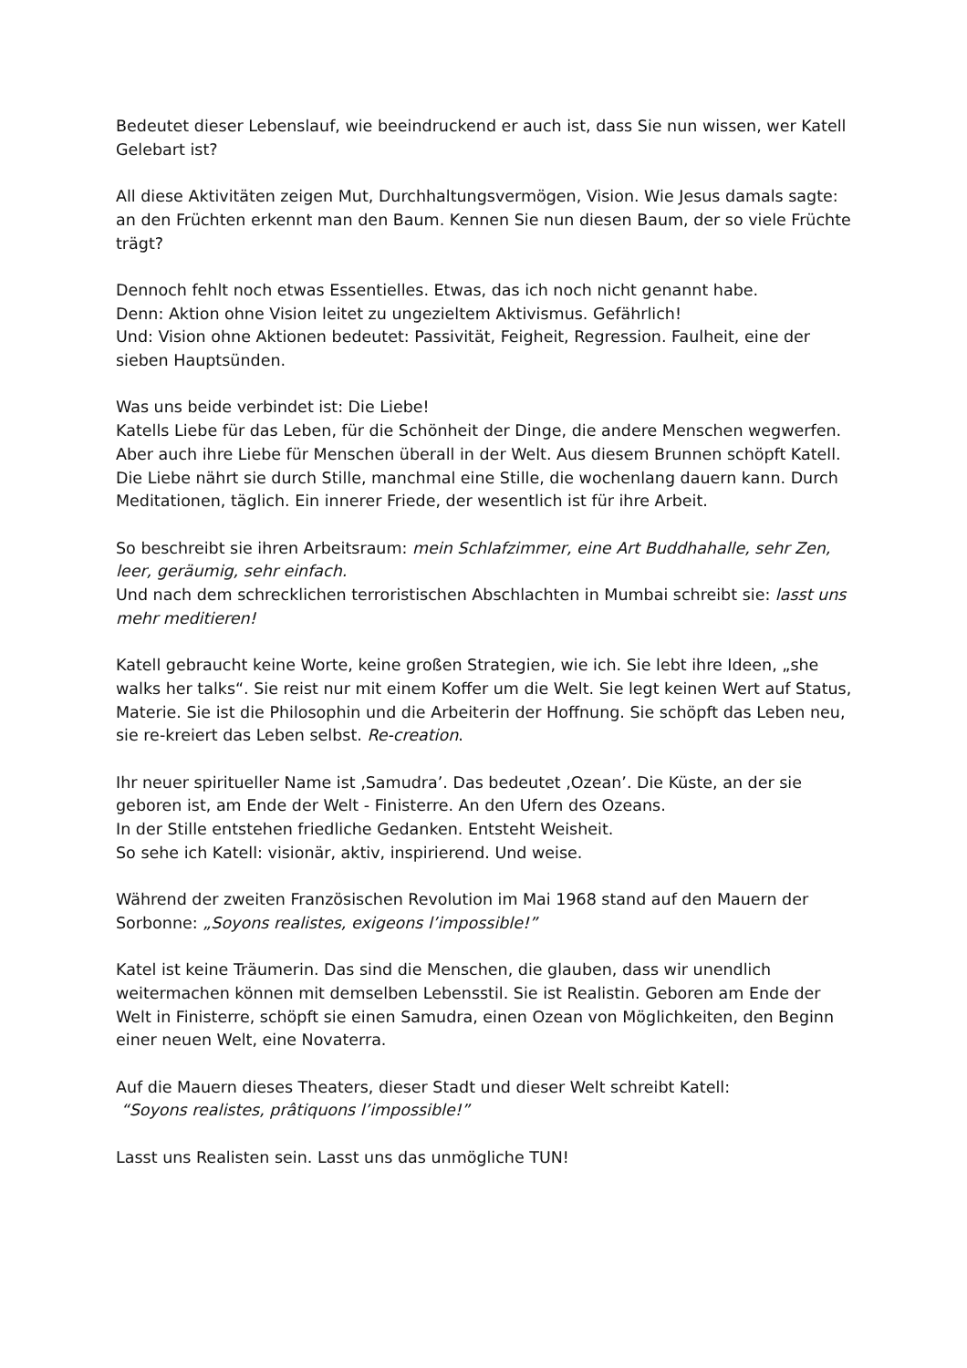Bedeutet dieser Lebenslauf, wie beeindruckend er auch ist, dass Sie nun wissen, wer Katell Gelebart ist?
All diese Aktivitäten zeigen Mut, Durchhaltungsvermögen, Vision. Wie Jesus damals sagte: an den Früchten erkennt man den Baum. Kennen Sie nun diesen Baum, der so viele Früchte trägt?
Dennoch fehlt noch etwas Essentielles. Etwas, das ich noch nicht genannt habe.
Denn: Aktion ohne Vision leitet zu ungezieltem Aktivismus. Gefährlich!
Und: Vision ohne Aktionen bedeutet: Passivität, Feigheit, Regression. Faulheit, eine der sieben Hauptsünden.
Was uns beide verbindet ist: Die Liebe!
Katells Liebe für das Leben, für die Schönheit der Dinge, die andere Menschen wegwerfen. Aber auch ihre Liebe für Menschen überall in der Welt. Aus diesem Brunnen schöpft Katell.
Die Liebe nährt sie durch Stille, manchmal eine Stille, die wochenlang dauern kann. Durch Meditationen, täglich. Ein innerer Friede, der wesentlich ist für ihre Arbeit.
So beschreibt sie ihren Arbeitsraum: mein Schlafzimmer, eine Art Buddhahalle, sehr Zen, leer, geräumig, sehr einfach.
Und nach dem schrecklichen terroristischen Abschlachten in Mumbai schreibt sie: lasst uns mehr meditieren!
Katell gebraucht keine Worte, keine großen Strategien, wie ich. Sie lebt ihre Ideen, „she walks her talks“. Sie reist nur mit einem Koffer um die Welt. Sie legt keinen Wert auf Status, Materie. Sie ist die Philosophin und die Arbeiterin der Hoffnung. Sie schöpft das Leben neu, sie re-kreiert das Leben selbst. Re-creation.
Ihr neuer spiritueller Name ist ‚Samudra’. Das bedeutet ‚Ozean’. Die Küste, an der sie geboren ist, am Ende der Welt - Finisterre. An den Ufern des Ozeans.
In der Stille entstehen friedliche Gedanken. Entsteht Weisheit.
So sehe ich Katell: visionär, aktiv, inspirierend. Und weise.
Während der zweiten Französischen Revolution im Mai 1968 stand auf den Mauern der Sorbonne: „Soyons realistes, exigeons l’impossible!”
Katel ist keine Träumerin. Das sind die Menschen, die glauben, dass wir unendlich weitermachen können mit demselben Lebensstil. Sie ist Realistin. Geboren am Ende der Welt in Finisterre, schöpft sie einen Samudra, einen Ozean von Möglichkeiten, den Beginn einer neuen Welt, eine Novaterra.
Auf die Mauern dieses Theaters, dieser Stadt und dieser Welt schreibt Katell:
“Soyons realistes, prâtiquons l’impossible!”
Lasst uns Realisten sein. Lasst uns das unmögliche TUN!